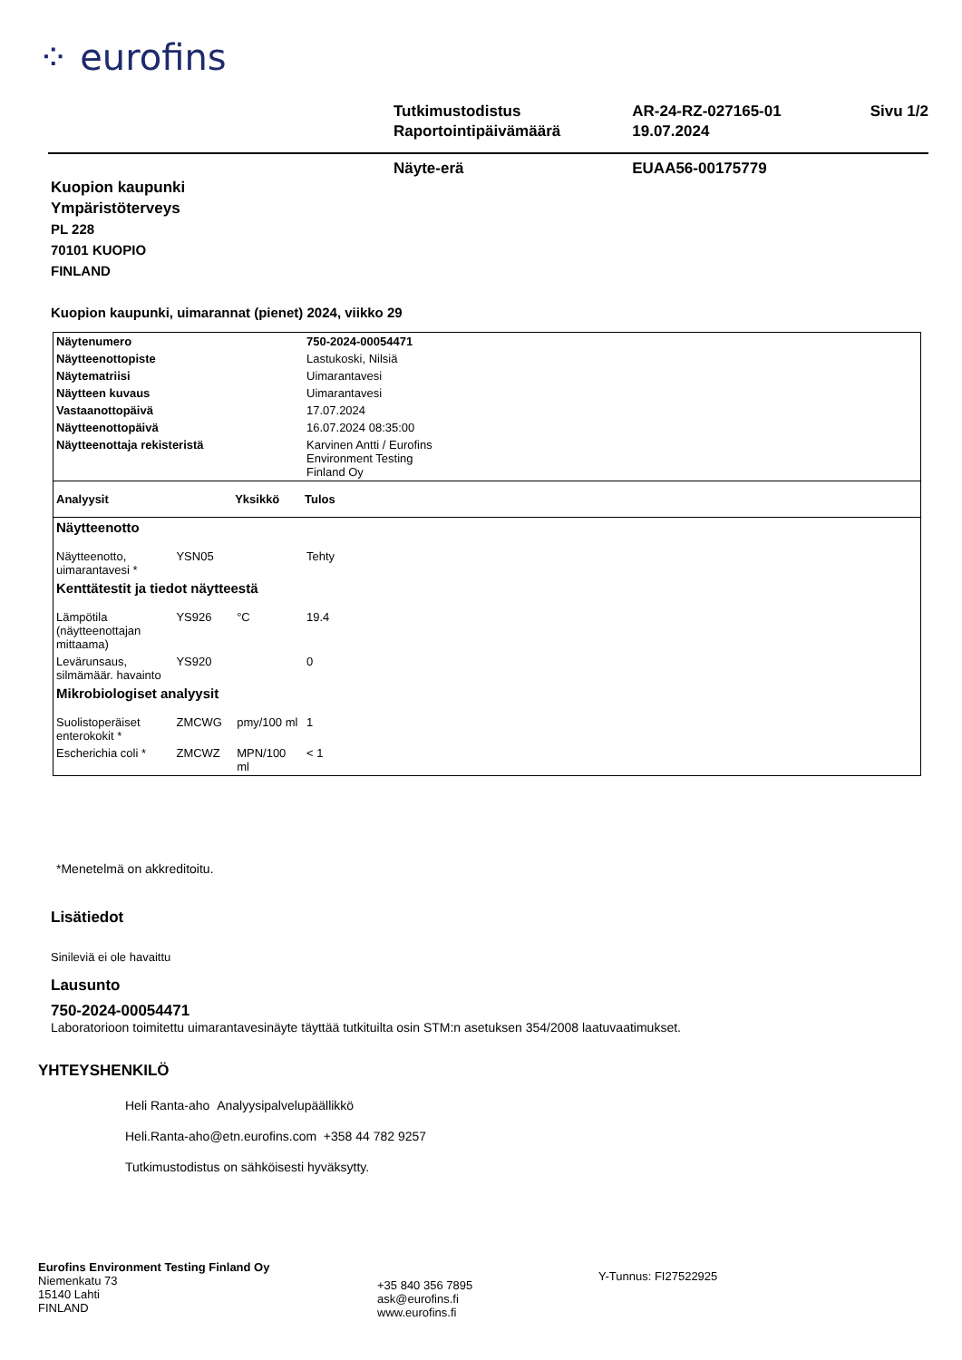⁘ eurofins
| Tutkimustodistus | AR-24-RZ-027165-01 | Sivu 1/2 |
| Raportointipäivämäärä | 19.07.2024 | |
| Näyte-erä | EUAA56-00175779 | |
Kuopion kaupunki
Ympäristöterveys
PL 228
70101 KUOPIO
FINLAND
Kuopion kaupunki, uimarannat (pienet) 2024, viikko 29
| Näytenumero | | | 750-2024-00054471 |
| Näytteenottopiste | | | Lastukoski, Nilsiä |
| Näytematriisi | | | Uimarantavesi |
| Näytteen kuvaus | | | Uimarantavesi |
| Vastaanottopäivä | | | 17.07.2024 |
| Näytteenottopäivä | | | 16.07.2024 08:35:00 |
| Näytteenottaja rekisteristä | | | Karvinen Antti / Eurofins Environment Testing Finland Oy |
| Analyysit | | Yksikkö | Tulos |
| Näytteenotto | | | |
| Näytteenotto, uimarantavesi * | YSN05 | | Tehty |
| Kenttätestit ja tiedot näytteestä | | | |
| Lämpötila (näytteenottajan mittaama) | YS926 | °C | 19.4 |
| Levärunsaus, silmämäär. havainto | YS920 | | 0 |
| Mikrobiologiset analyysit | | | |
| Suolistoperäiset enterokokit * | ZMCWG | pmy/100 ml | 1 |
| Escherichia coli * | ZMCWZ | MPN/100 ml | < 1 |
*Menetelmä on akkreditoitu.
Lisätiedot
Sinileviä ei ole havaittu
Lausunto
750-2024-00054471
Laboratorioon toimitettu uimarantavesinäyte täyttää tutkituilta osin STM:n asetuksen 354/2008 laatuvaatimukset.
YHTEYSHENKILÖ
Heli Ranta-aho Analyysipalvelupäällikkö
Heli.Ranta-aho@etn.eurofins.com +358 44 782 9257
Tutkimustodistus on sähköisesti hyväksytty.
Eurofins Environment Testing Finland Oy
Niemenkatu 73
15140 Lahti
FINLAND
+35 840 356 7895
ask@eurofins.fi
www.eurofins.fi
Y-Tunnus: FI27522925